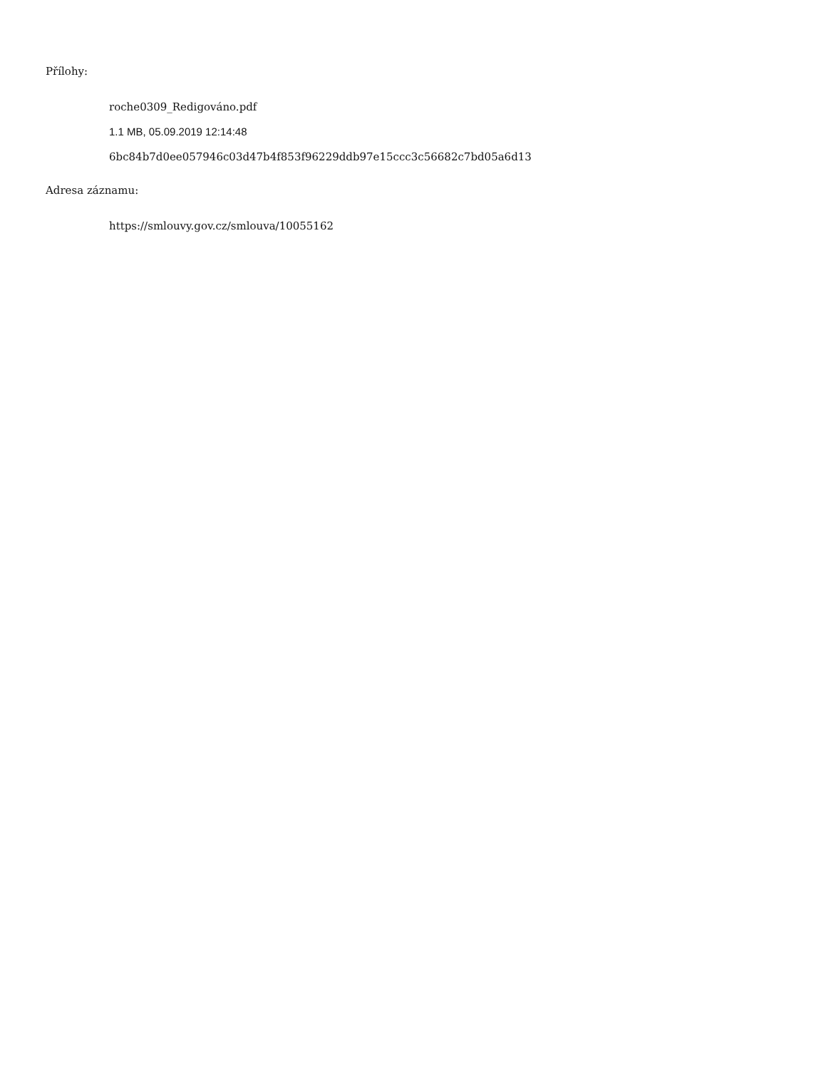Přílohy:
roche0309_Redigováno.pdf
1.1 MB, 05.09.2019 12:14:48
6bc84b7d0ee057946c03d47b4f853f96229ddb97e15ccc3c56682c7bd05a6d13
Adresa záznamu:
https://smlouvy.gov.cz/smlouva/10055162